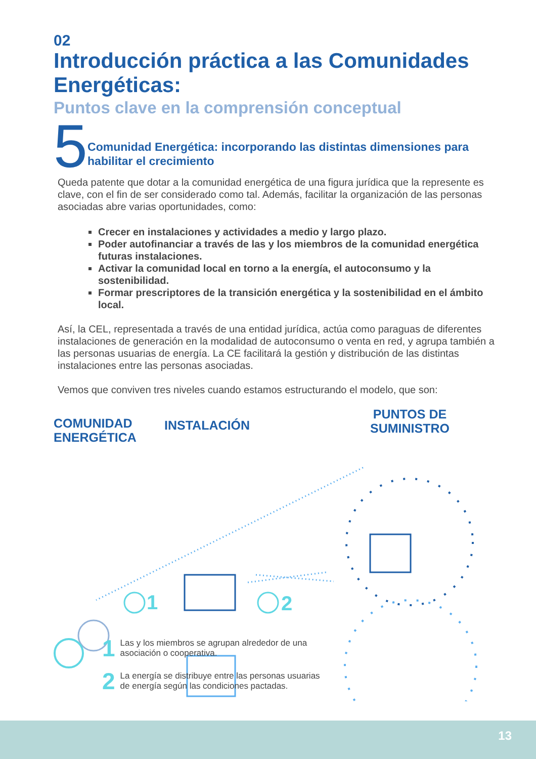02
Introducción práctica a las Comunidades Energéticas:
Puntos clave en la comprensión conceptual
5
Comunidad Energética: incorporando las distintas dimensiones para habilitar el crecimiento
Queda patente que dotar a la comunidad energética de una figura jurídica que la represente es clave, con el fin de ser considerado como tal. Además, facilitar la organización de las personas asociadas abre varias oportunidades, como:
Crecer en instalaciones y actividades a medio y largo plazo.
Poder autofinanciar a través de las y los miembros de la comunidad energética futuras instalaciones.
Activar la comunidad local en torno a la energía, el autoconsumo y la sostenibilidad.
Formar prescriptores de la transición energética y la sostenibilidad en el ámbito local.
Así, la CEL, representada a través de una entidad jurídica, actúa como paraguas de diferentes instalaciones de generación en la modalidad de autoconsumo o venta en red, y agrupa también a las personas usuarias de energía. La CE facilitará la gestión y distribución de las distintas instalaciones entre las personas asociadas.
Vemos que conviven tres niveles cuando estamos estructurando el modelo, que son:
COMUNIDAD
ENERGÉTICA
INSTALACIÓN
PUNTOS DE
SUMINISTRO
1
2
1 Las y los miembros se agrupan alrededor de una
asociación o cooperativa.
2 La energía se distribuye entre las personas usuarias
de energía según las condiciones pactadas.
13